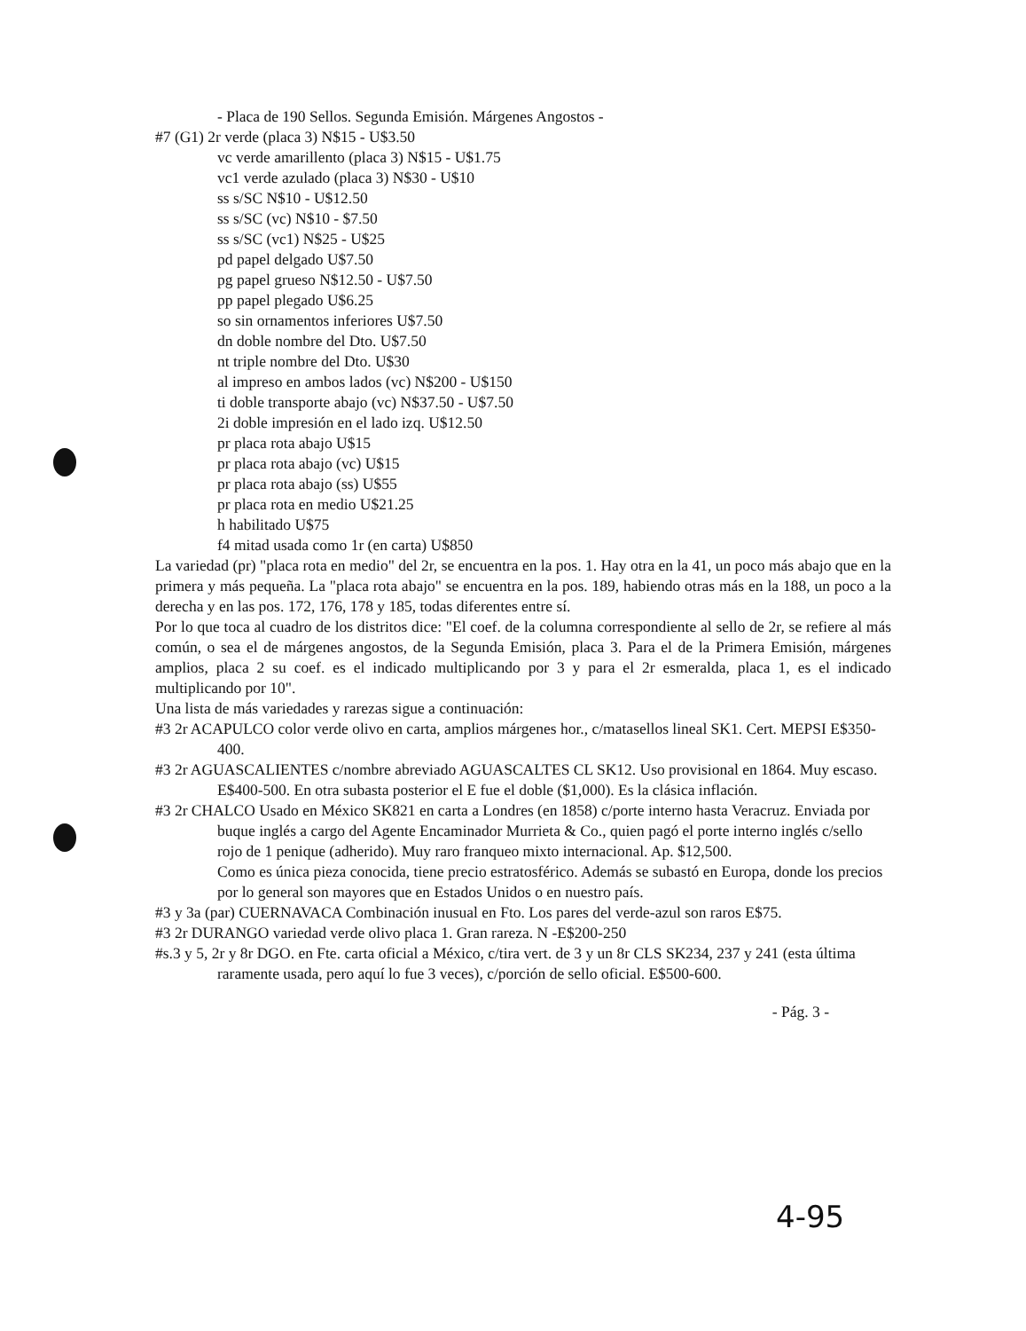- Placa de 190 Sellos. Segunda Emisión. Márgenes Angostos -
#7 (G1) 2r verde (placa 3) N$15 - U$3.50
vc verde amarillento (placa 3) N$15 - U$1.75
vc1 verde azulado (placa 3) N$30 - U$10
ss s/SC N$10 - U$12.50
ss s/SC (vc) N$10 - $7.50
ss s/SC (vc1) N$25 - U$25
pd papel delgado U$7.50
pg papel grueso N$12.50 - U$7.50
pp papel plegado U$6.25
so sin ornamentos inferiores U$7.50
dn doble nombre del Dto. U$7.50
nt triple nombre del Dto. U$30
al impreso en ambos lados (vc) N$200 - U$150
ti doble transporte abajo (vc) N$37.50 - U$7.50
2i doble impresión en el lado izq. U$12.50
pr placa rota abajo U$15
pr placa rota abajo (vc) U$15
pr placa rota abajo (ss) U$55
pr placa rota en medio U$21.25
h habilitado U$75
f4 mitad usada como 1r (en carta) U$850
La variedad (pr) "placa rota en medio" del 2r, se encuentra en la pos. 1. Hay otra en la 41, un poco más abajo que en la primera y más pequeña. La "placa rota abajo" se encuentra en la pos. 189, habiendo otras más en la 188, un poco a la derecha y en las pos. 172, 176, 178 y 185, todas diferentes entre sí.
Por lo que toca al cuadro de los distritos dice: "El coef. de la columna correspondiente al sello de 2r, se refiere al más común, o sea el de márgenes angostos, de la Segunda Emisión, placa 3. Para el de la Primera Emisión, márgenes amplios, placa 2 su coef. es el indicado multiplicando por 3 y para el 2r esmeralda, placa 1, es el indicado multiplicando por 10".
Una lista de más variedades y rarezas sigue a continuación:
#3 2r ACAPULCO color verde olivo en carta, amplios márgenes hor., c/matasellos lineal SK1. Cert. MEPSI E$350-400.
#3 2r AGUASCALIENTES c/nombre abreviado AGUASCALTES CL SK12. Uso provisional en 1864. Muy escaso. E$400-500. En otra subasta posterior el E fue el doble ($1,000). Es la clásica inflación.
#3 2r CHALCO Usado en México SK821 en carta a Londres (en 1858) c/porte interno hasta Veracruz. Enviada por buque inglés a cargo del Agente Encaminador Murrieta & Co., quien pagó el porte interno inglés c/sello rojo de 1 penique (adherido). Muy raro franqueo mixto internacional. Ap. $12,500.
Como es única pieza conocida, tiene precio estratosférico. Además se subastó en Europa, donde los precios por lo general son mayores que en Estados Unidos o en nuestro país.
#3 y 3a (par) CUERNAVACA Combinación inusual en Fto. Los pares del verde-azul son raros E$75.
#3 2r DURANGO variedad verde olivo placa 1. Gran rareza. N -E$200-250
#s.3 y 5, 2r y 8r DGO. en Fte. carta oficial a México, c/tira vert. de 3 y un 8r CLS SK234, 237 y 241 (esta última raramente usada, pero aquí lo fue 3 veces), c/porción de sello oficial. E$500-600.
- Pág. 3 -
4-95